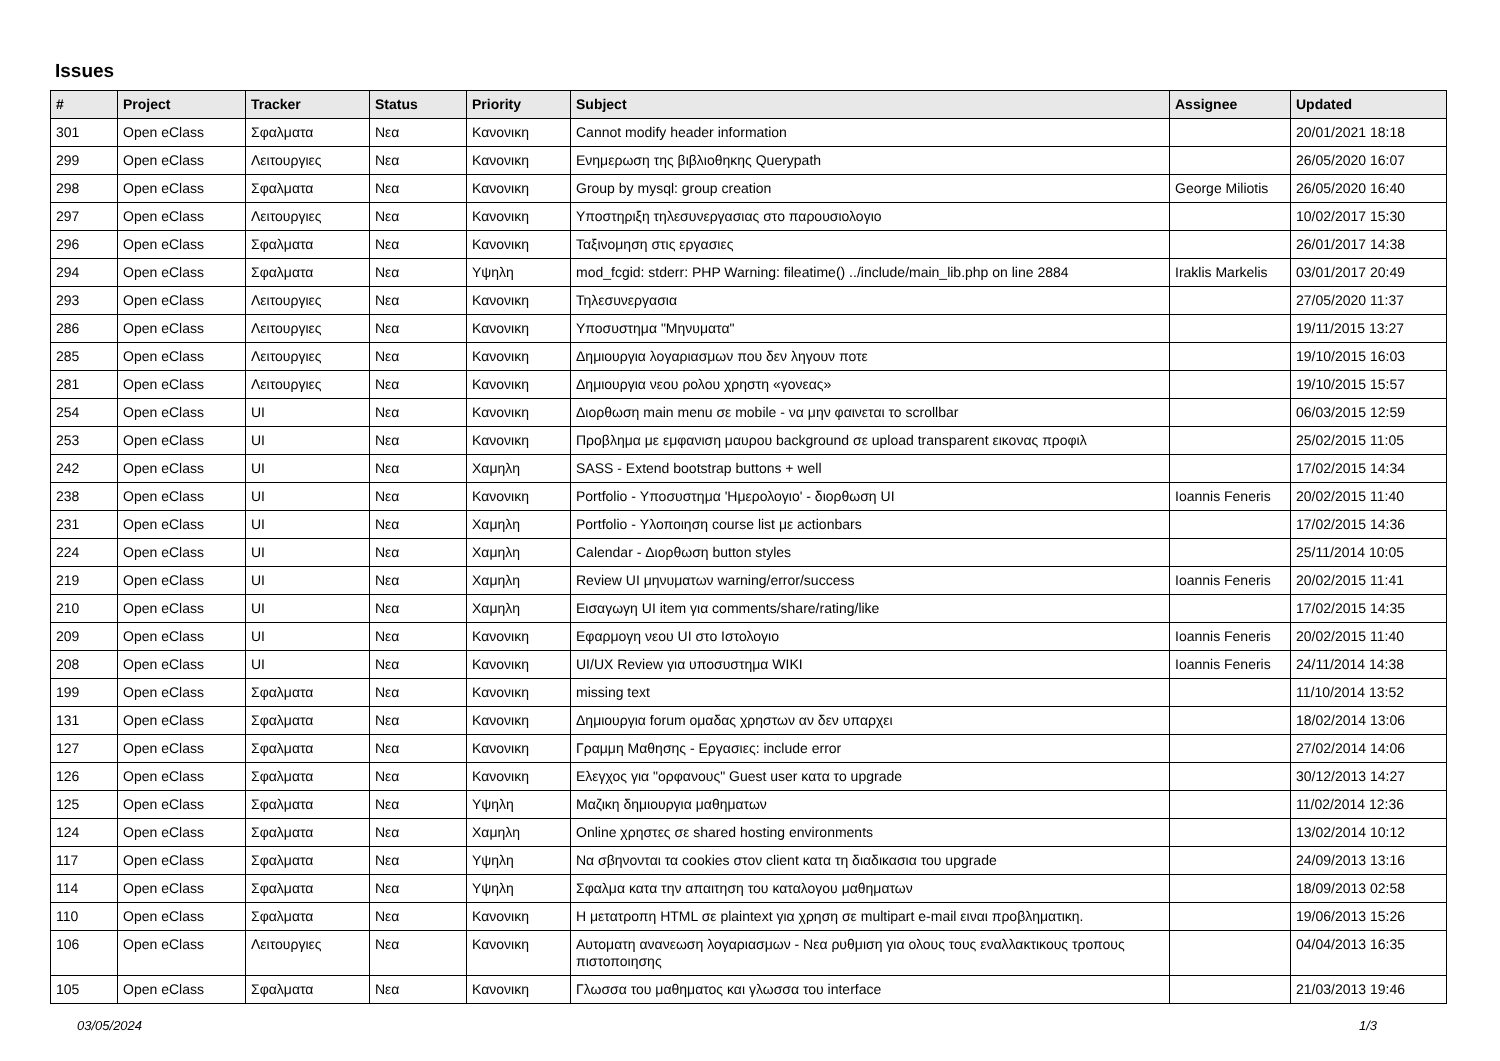Issues
| # | Project | Tracker | Status | Priority | Subject | Assignee | Updated |
| --- | --- | --- | --- | --- | --- | --- | --- |
| 301 | Open eClass | Σφαλματα | Νεα | Κανονικη | Cannot modify header information | | 20/01/2021 18:18 |
| 299 | Open eClass | Λειτουργιες | Νεα | Κανονικη | Ενημερωση της βιβλιοθηκης Querypath | | 26/05/2020 16:07 |
| 298 | Open eClass | Σφαλματα | Νεα | Κανονικη | Group by mysql: group creation | George Miliotis | 26/05/2020 16:40 |
| 297 | Open eClass | Λειτουργιες | Νεα | Κανονικη | Υποστηριξη τηλεσυνεργασιας στο παρουσιολογιο | | 10/02/2017 15:30 |
| 296 | Open eClass | Σφαλματα | Νεα | Κανονικη | Ταξινομηση στις εργασιες | | 26/01/2017 14:38 |
| 294 | Open eClass | Σφαλματα | Νεα | Υψηλη | mod_fcgid: stderr: PHP Warning: fileatime() ../include/main_lib.php on line 2884 | Iraklis Markelis | 03/01/2017 20:49 |
| 293 | Open eClass | Λειτουργιες | Νεα | Κανονικη | Τηλεσυνεργασια | | 27/05/2020 11:37 |
| 286 | Open eClass | Λειτουργιες | Νεα | Κανονικη | Υποσυστημα "Μηνυματα" | | 19/11/2015 13:27 |
| 285 | Open eClass | Λειτουργιες | Νεα | Κανονικη | Δημιουργια λογαριασμων που δεν ληγουν ποτε | | 19/10/2015 16:03 |
| 281 | Open eClass | Λειτουργιες | Νεα | Κανονικη | Δημιουργια νεου ρολου χρηστη «γονεας» | | 19/10/2015 15:57 |
| 254 | Open eClass | UI | Νεα | Κανονικη | Διορθωση main menu σε mobile - να μην φαινεται το scrollbar | | 06/03/2015 12:59 |
| 253 | Open eClass | UI | Νεα | Κανονικη | Προβλημα με εμφανιση μαυρου background σε upload transparent εικονας προφιλ | | 25/02/2015 11:05 |
| 242 | Open eClass | UI | Νεα | Χαμηλη | SASS - Extend bootstrap buttons + well | | 17/02/2015 14:34 |
| 238 | Open eClass | UI | Νεα | Κανονικη | Portfolio - Υποσυστημα 'Ημερολογιο' - διορθωση UI | Ioannis Feneris | 20/02/2015 11:40 |
| 231 | Open eClass | UI | Νεα | Χαμηλη | Portfolio - Υλοποιηση course list με actionbars | | 17/02/2015 14:36 |
| 224 | Open eClass | UI | Νεα | Χαμηλη | Calendar - Διορθωση button styles | | 25/11/2014 10:05 |
| 219 | Open eClass | UI | Νεα | Χαμηλη | Review UI μηνυματων warning/error/success | Ioannis Feneris | 20/02/2015 11:41 |
| 210 | Open eClass | UI | Νεα | Χαμηλη | Εισαγωγη UI item για comments/share/rating/like | | 17/02/2015 14:35 |
| 209 | Open eClass | UI | Νεα | Κανονικη | Εφαρμογη νεου UI στο Ιστολογιο | Ioannis Feneris | 20/02/2015 11:40 |
| 208 | Open eClass | UI | Νεα | Κανονικη | UI/UX Review για υποσυστημα WIKI | Ioannis Feneris | 24/11/2014 14:38 |
| 199 | Open eClass | Σφαλματα | Νεα | Κανονικη | missing text | | 11/10/2014 13:52 |
| 131 | Open eClass | Σφαλματα | Νεα | Κανονικη | Δημιουργια forum ομαδας χρηστων αν δεν υπαρχει | | 18/02/2014 13:06 |
| 127 | Open eClass | Σφαλματα | Νεα | Κανονικη | Γραμμη Μαθησης - Εργασιες: include error | | 27/02/2014 14:06 |
| 126 | Open eClass | Σφαλματα | Νεα | Κανονικη | Ελεγχος για "ορφανους" Guest user κατα το upgrade | | 30/12/2013 14:27 |
| 125 | Open eClass | Σφαλματα | Νεα | Υψηλη | Μαζικη δημιουργια μαθηματων | | 11/02/2014 12:36 |
| 124 | Open eClass | Σφαλματα | Νεα | Χαμηλη | Online χρηστες σε shared hosting environments | | 13/02/2014 10:12 |
| 117 | Open eClass | Σφαλματα | Νεα | Υψηλη | Να σβηνονται τα cookies στον client κατα τη διαδικασια του upgrade | | 24/09/2013 13:16 |
| 114 | Open eClass | Σφαλματα | Νεα | Υψηλη | Σφαλμα κατα την απαιτηση του καταλογου μαθηματων | | 18/09/2013 02:58 |
| 110 | Open eClass | Σφαλματα | Νεα | Κανονικη | Η μετατροπη HTML σε plaintext για χρηση σε multipart e-mail ειναι προβληματικη. | | 19/06/2013 15:26 |
| 106 | Open eClass | Λειτουργιες | Νεα | Κανονικη | Αυτοματη ανανεωση λογαριασμων - Νεα ρυθμιση για ολους τους εναλλακτικους τροπους πιστοποιησης | | 04/04/2013 16:35 |
| 105 | Open eClass | Σφαλματα | Νεα | Κανονικη | Γλωσσα του μαθηματος και γλωσσα του interface | | 21/03/2013 19:46 |
03/05/2024 1/3